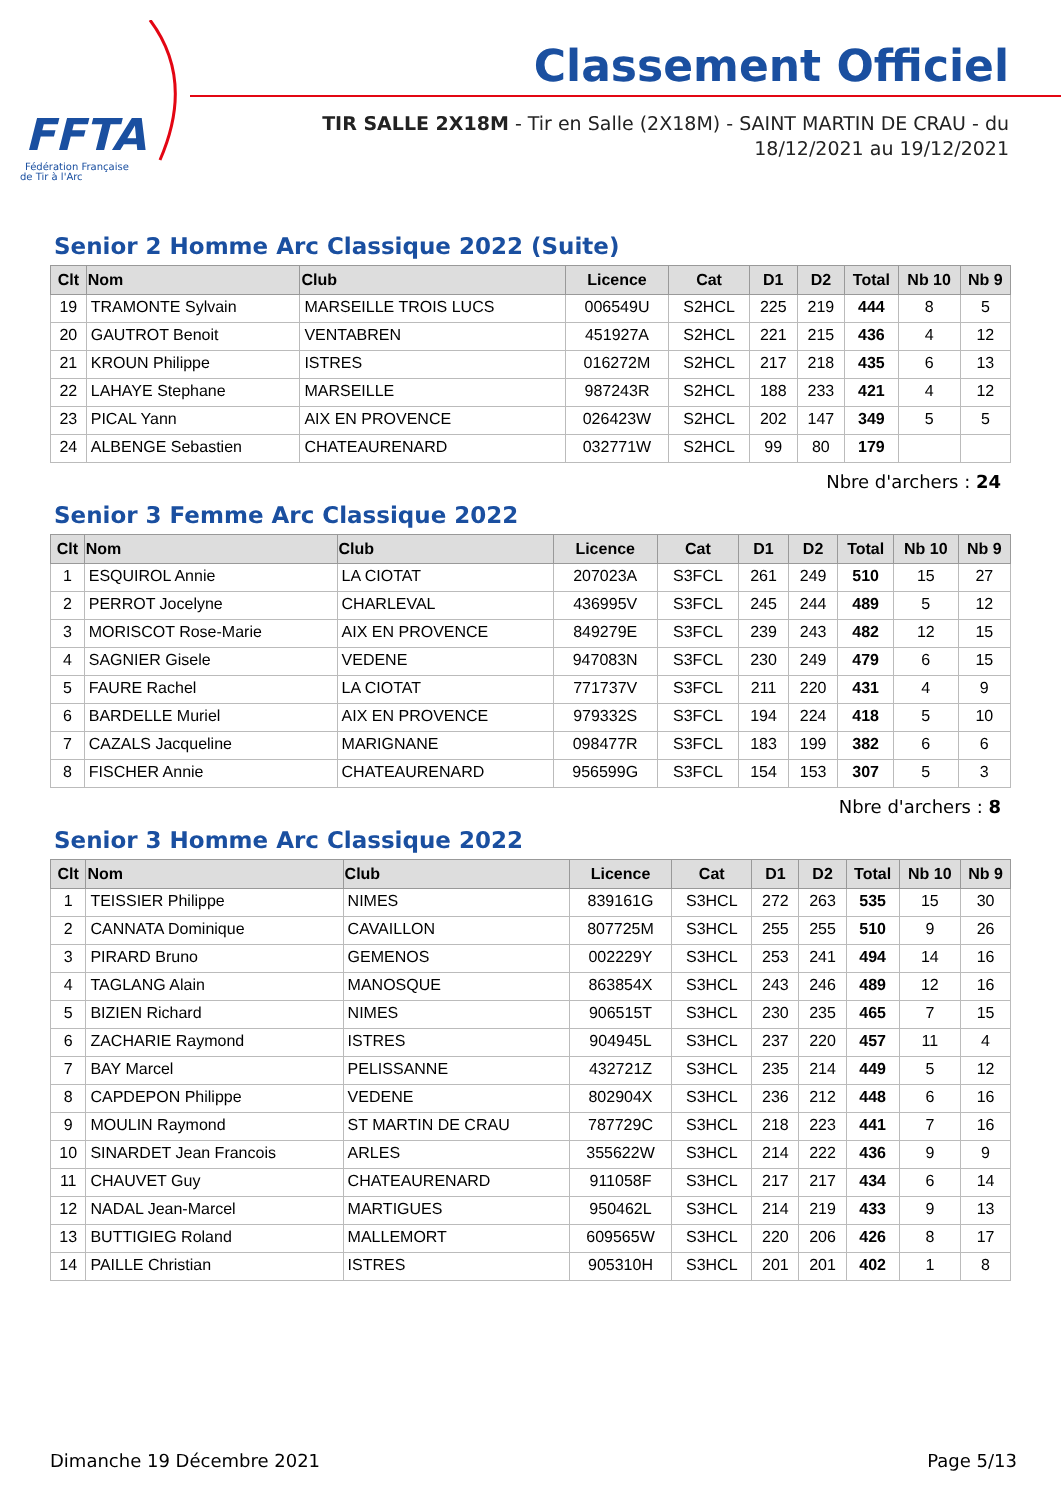FFTA
Fédération Française
de Tir à l'Arc
Classement Officiel
TIR SALLE 2X18M - Tir en Salle (2X18M) - SAINT MARTIN DE CRAU - du 18/12/2021 au 19/12/2021
Senior 2 Homme Arc Classique 2022 (Suite)
| Clt | Nom | Club | Licence | Cat | D1 | D2 | Total | Nb 10 | Nb 9 |
| --- | --- | --- | --- | --- | --- | --- | --- | --- | --- |
| 19 | TRAMONTE Sylvain | MARSEILLE TROIS LUCS | 006549U | S2HCL | 225 | 219 | 444 | 8 | 5 |
| 20 | GAUTROT Benoit | VENTABREN | 451927A | S2HCL | 221 | 215 | 436 | 4 | 12 |
| 21 | KROUN Philippe | ISTRES | 016272M | S2HCL | 217 | 218 | 435 | 6 | 13 |
| 22 | LAHAYE Stephane | MARSEILLE | 987243R | S2HCL | 188 | 233 | 421 | 4 | 12 |
| 23 | PICAL Yann | AIX EN PROVENCE | 026423W | S2HCL | 202 | 147 | 349 | 5 | 5 |
| 24 | ALBENGE Sebastien | CHATEAURENARD | 032771W | S2HCL | 99 | 80 | 179 | | |
Nbre d'archers : 24
Senior 3 Femme Arc Classique 2022
| Clt | Nom | Club | Licence | Cat | D1 | D2 | Total | Nb 10 | Nb 9 |
| --- | --- | --- | --- | --- | --- | --- | --- | --- | --- |
| 1 | ESQUIROL Annie | LA CIOTAT | 207023A | S3FCL | 261 | 249 | 510 | 15 | 27 |
| 2 | PERROT Jocelyne | CHARLEVAL | 436995V | S3FCL | 245 | 244 | 489 | 5 | 12 |
| 3 | MORISCOT Rose-Marie | AIX EN PROVENCE | 849279E | S3FCL | 239 | 243 | 482 | 12 | 15 |
| 4 | SAGNIER Gisele | VEDENE | 947083N | S3FCL | 230 | 249 | 479 | 6 | 15 |
| 5 | FAURE Rachel | LA CIOTAT | 771737V | S3FCL | 211 | 220 | 431 | 4 | 9 |
| 6 | BARDELLE Muriel | AIX EN PROVENCE | 979332S | S3FCL | 194 | 224 | 418 | 5 | 10 |
| 7 | CAZALS Jacqueline | MARIGNANE | 098477R | S3FCL | 183 | 199 | 382 | 6 | 6 |
| 8 | FISCHER Annie | CHATEAURENARD | 956599G | S3FCL | 154 | 153 | 307 | 5 | 3 |
Nbre d'archers : 8
Senior 3 Homme Arc Classique 2022
| Clt | Nom | Club | Licence | Cat | D1 | D2 | Total | Nb 10 | Nb 9 |
| --- | --- | --- | --- | --- | --- | --- | --- | --- | --- |
| 1 | TEISSIER Philippe | NIMES | 839161G | S3HCL | 272 | 263 | 535 | 15 | 30 |
| 2 | CANNATA Dominique | CAVAILLON | 807725M | S3HCL | 255 | 255 | 510 | 9 | 26 |
| 3 | PIRARD Bruno | GEMENOS | 002229Y | S3HCL | 253 | 241 | 494 | 14 | 16 |
| 4 | TAGLANG Alain | MANOSQUE | 863854X | S3HCL | 243 | 246 | 489 | 12 | 16 |
| 5 | BIZIEN Richard | NIMES | 906515T | S3HCL | 230 | 235 | 465 | 7 | 15 |
| 6 | ZACHARIE Raymond | ISTRES | 904945L | S3HCL | 237 | 220 | 457 | 11 | 4 |
| 7 | BAY Marcel | PELISSANNE | 432721Z | S3HCL | 235 | 214 | 449 | 5 | 12 |
| 8 | CAPDEPON Philippe | VEDENE | 802904X | S3HCL | 236 | 212 | 448 | 6 | 16 |
| 9 | MOULIN Raymond | ST MARTIN DE CRAU | 787729C | S3HCL | 218 | 223 | 441 | 7 | 16 |
| 10 | SINARDET Jean Francois | ARLES | 355622W | S3HCL | 214 | 222 | 436 | 9 | 9 |
| 11 | CHAUVET Guy | CHATEAURENARD | 911058F | S3HCL | 217 | 217 | 434 | 6 | 14 |
| 12 | NADAL Jean-Marcel | MARTIGUES | 950462L | S3HCL | 214 | 219 | 433 | 9 | 13 |
| 13 | BUTTIGIEG Roland | MALLEMORT | 609565W | S3HCL | 220 | 206 | 426 | 8 | 17 |
| 14 | PAILLE Christian | ISTRES | 905310H | S3HCL | 201 | 201 | 402 | 1 | 8 |
Dimanche 19 Décembre 2021 Page 5/13